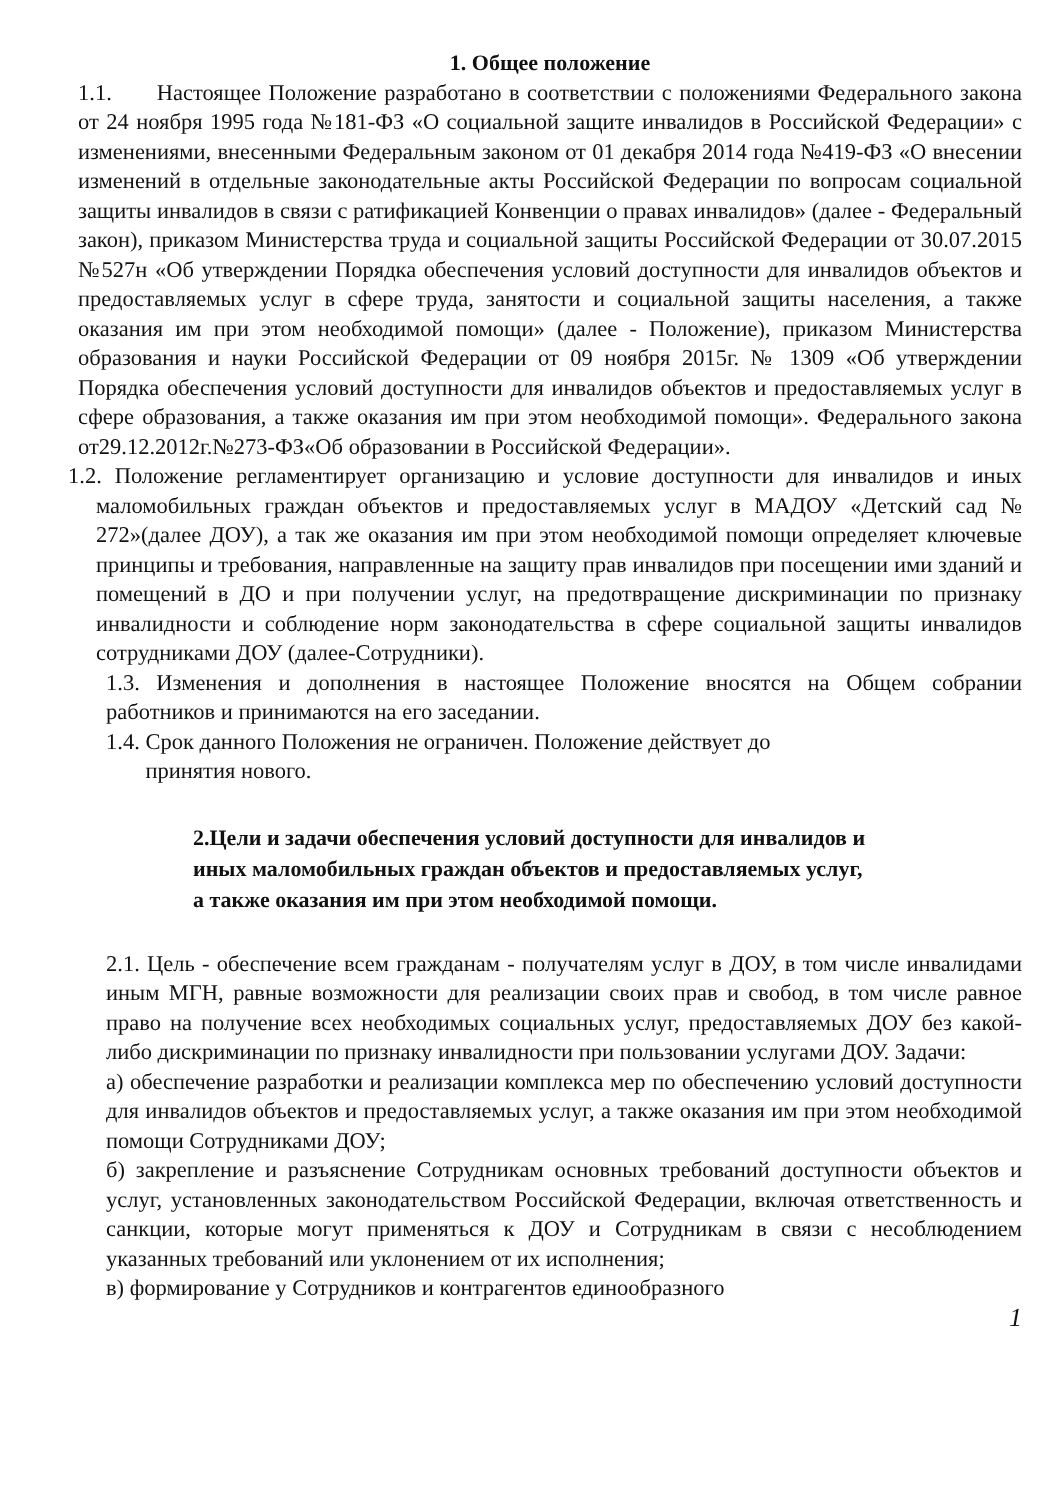1. Общее положение
1.1. Настоящее Положение разработано в соответствии с положениями Федерального закона от 24 ноября 1995 года №181-ФЗ «О социальной защите инвалидов в Российской Федерации» с изменениями, внесенными Федеральным законом от 01 декабря 2014 года №419-ФЗ «О внесении изменений в отдельные законодательные акты Российской Федерации по вопросам социальной защиты инвалидов в связи с ратификацией Конвенции о правах инвалидов» (далее - Федеральный закон), приказом Министерства труда и социальной защиты Российской Федерации от 30.07.2015 №527н «Об утверждении Порядка обеспечения условий доступности для инвалидов объектов и предоставляемых услуг в сфере труда, занятости и социальной защиты населения, а также оказания им при этом необходимой помощи» (далее - Положение), приказом Министерства образования и науки Российской Федерации от 09 ноября 2015г. № 1309 «Об утверждении Порядка обеспечения условий доступности для инвалидов объектов и предоставляемых услуг в сфере образования, а также оказания им при этом необходимой помощи». Федерального закона от29.12.2012г.№273-ФЗ«Об образовании в Российской Федерации».
1.2. Положение регламентирует организацию и условие доступности для инвалидов и иных маломобильных граждан объектов и предоставляемых услуг в МАДОУ «Детский сад № 272»(далее ДОУ), а так же оказания им при этом необходимой помощи определяет ключевые принципы и требования, направленные на защиту прав инвалидов при посещении ими зданий и помещений в ДО и при получении услуг, на предотвращение дискриминации по признаку инвалидности и соблюдение норм законодательства в сфере социальной защиты инвалидов сотрудниками ДОУ (далее-Сотрудники).
1.3. Изменения и дополнения в настоящее Положение вносятся на Общем собрании работников и принимаются на его заседании.
1.4. Срок данного Положения не ограничен. Положение действует до
принятия нового.
2.Цели и задачи обеспечения условий доступности для инвалидов и
иных маломобильных граждан объектов и предоставляемых услуг,
а также оказания им при этом необходимой помощи.
2.1. Цель - обеспечение всем гражданам - получателям услуг в ДОУ, в том числе инвалидами иным МГН, равные возможности для реализации своих прав и свобод, в том числе равное право на получение всех необходимых социальных услуг, предоставляемых ДОУ без какой-либо дискриминации по признаку инвалидности при пользовании услугами ДОУ. Задачи:
а) обеспечение разработки и реализации комплекса мер по обеспечению условий доступности для инвалидов объектов и предоставляемых услуг, а также оказания им при этом необходимой помощи Сотрудниками ДОУ;
б) закрепление и разъяснение Сотрудникам основных требований доступности объектов и услуг, установленных законодательством Российской Федерации, включая ответственность и санкции, которые могут применяться к ДОУ и Сотрудникам в связи с несоблюдением указанных требований или уклонением от их исполнения;
в) формирование у Сотрудников и контрагентов единообразного
1